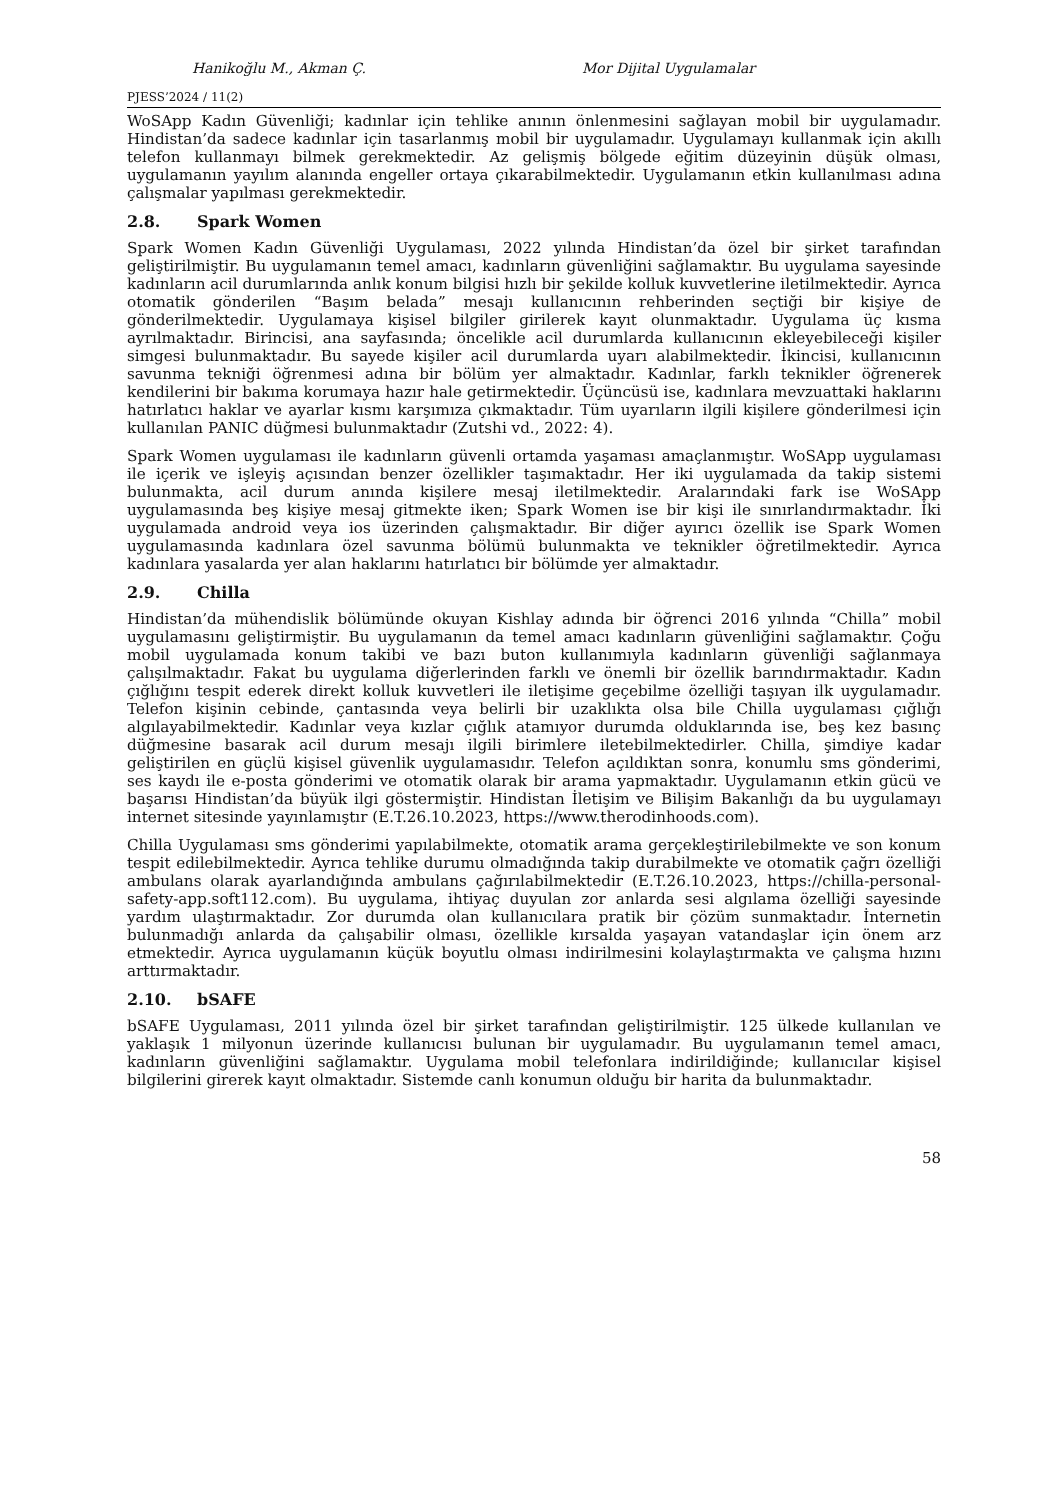Hanikoğlu M., Akman Ç. Mor Dijital Uygulamalar
PJESS’2024 / 11(2)
WoSApp Kadın Güvenliği; kadınlar için tehlike anının önlenmesini sağlayan mobil bir uygulamadır. Hindistan’da sadece kadınlar için tasarlanmış mobil bir uygulamadır. Uygulamayı kullanmak için akıllı telefon kullanmayı bilmek gerekmektedir. Az gelişmiş bölgede eğitim düzeyinin düşük olması, uygulamanın yayılım alanında engeller ortaya çıkarabilmektedir. Uygulamanın etkin kullanılması adına çalışmalar yapılması gerekmektedir.
2.8. Spark Women
Spark Women Kadın Güvenliği Uygulaması, 2022 yılında Hindistan’da özel bir şirket tarafından geliştirilmiştir. Bu uygulamanın temel amacı, kadınların güvenliğini sağlamaktır. Bu uygulama sayesinde kadınların acil durumlarında anlık konum bilgisi hızlı bir şekilde kolluk kuvvetlerine iletilmektedir. Ayrıca otomatik gönderilen “Başım belada” mesajı kullanıcının rehberinden seçtiği bir kişiye de gönderilmektedir. Uygulamaya kişisel bilgiler girilerek kayıt olunmaktadır. Uygulama üç kısma ayrılmaktadır. Birincisi, ana sayfasında; öncelikle acil durumlarda kullanıcının ekleyebileceği kişiler simgesi bulunmaktadır. Bu sayede kişiler acil durumlarda uyarı alabilmektedir. İkincisi, kullanıcının savunma tekniği öğrenmesi adına bir bölüm yer almaktadır. Kadınlar, farklı teknikler öğrenerek kendilerini bir bakıma korumaya hazır hale getirmektedir. Üçüncüsü ise, kadınlara mevzuattaki haklarını hatırlatıcı haklar ve ayarlar kısmı karşımıza çıkmaktadır. Tüm uyarıların ilgili kişilere gönderilmesi için kullanılan PANIC düğmesi bulunmaktadır (Zutshi vd., 2022: 4).
Spark Women uygulaması ile kadınların güvenli ortamda yaşaması amaçlanmıştır. WoSApp uygulaması ile içerik ve işleyiş açısından benzer özellikler taşımaktadır. Her iki uygulamada da takip sistemi bulunmakta, acil durum anında kişilere mesaj iletilmektedir. Aralarındaki fark ise WoSApp uygulamasında beş kişiye mesaj gitmekte iken; Spark Women ise bir kişi ile sınırlandırmaktadır. İki uygulamada android veya ios üzerinden çalışmaktadır. Bir diğer ayırıcı özellik ise Spark Women uygulamasında kadınlara özel savunma bölümü bulunmakta ve teknikler öğretilmektedir. Ayrıca kadınlara yasalarda yer alan haklarını hatırlatıcı bir bölümde yer almaktadır.
2.9. Chilla
Hindistan’da mühendislik bölümünde okuyan Kishlay adında bir öğrenci 2016 yılında “Chilla” mobil uygulamasını geliştirmiştir. Bu uygulamanın da temel amacı kadınların güvenliğini sağlamaktır. Çoğu mobil uygulamada konum takibi ve bazı buton kullanımıyla kadınların güvenliği sağlanmaya çalışılmaktadır. Fakat bu uygulama diğerlerinden farklı ve önemli bir özellik barındırmaktadır. Kadın çığlığını tespit ederek direkt kolluk kuvvetleri ile iletişime geçebilme özelliği taşıyan ilk uygulamadır. Telefon kişinin cebinde, çantasında veya belirli bir uzaklıkta olsa bile Chilla uygulaması çığlığı algılayabilmektedir. Kadınlar veya kızlar çığlık atamıyor durumda olduklarında ise, beş kez basınç düğmesine basarak acil durum mesajı ilgili birimlere iletebilmektedirler. Chilla, şimdiye kadar geliştirilen en güçlü kişisel güvenlik uygulamasıdır. Telefon açıldıktan sonra, konumlu sms gönderimi, ses kaydı ile e-posta gönderimi ve otomatik olarak bir arama yapmaktadır. Uygulamanın etkin gücü ve başarısı Hindistan’da büyük ilgi göstermiştir. Hindistan İletişim ve Bilişim Bakanlığı da bu uygulamayı internet sitesinde yayınlamıştır (E.T.26.10.2023, https://www.therodinhoods.com).
Chilla Uygulaması sms gönderimi yapılabilmekte, otomatik arama gerçekleştirilebilmekte ve son konum tespit edilebilmektedir. Ayrıca tehlike durumu olmadığında takip durabilmekte ve otomatik çağrı özelliği ambulans olarak ayarlandığında ambulans çağırılabilmektedir (E.T.26.10.2023, https://chilla-personal-safety-app.soft112.com). Bu uygulama, ihtiyaç duyulan zor anlarda sesi algılama özelliği sayesinde yardım ulaştırmaktadır. Zor durumda olan kullanıcılara pratik bir çözüm sunmaktadır. İnternetin bulunmadığı anlarda da çalışabilir olması, özellikle kırsalda yaşayan vatandaşlar için önem arz etmektedir. Ayrıca uygulamanın küçük boyutlu olması indirilmesini kolaylaştırmakta ve çalışma hızını arttırmaktadır.
2.10. bSAFE
bSAFE Uygulaması, 2011 yılında özel bir şirket tarafından geliştirilmiştir. 125 ülkede kullanılan ve yaklaşık 1 milyonun üzerinde kullanıcısı bulunan bir uygulamadır. Bu uygulamanın temel amacı, kadınların güvenliğini sağlamaktır. Uygulama mobil telefonlara indirildiğinde; kullanıcılar kişisel bilgilerini girerek kayıt olmaktadır. Sistemde canlı konumun olduğu bir harita da bulunmaktadır.
58